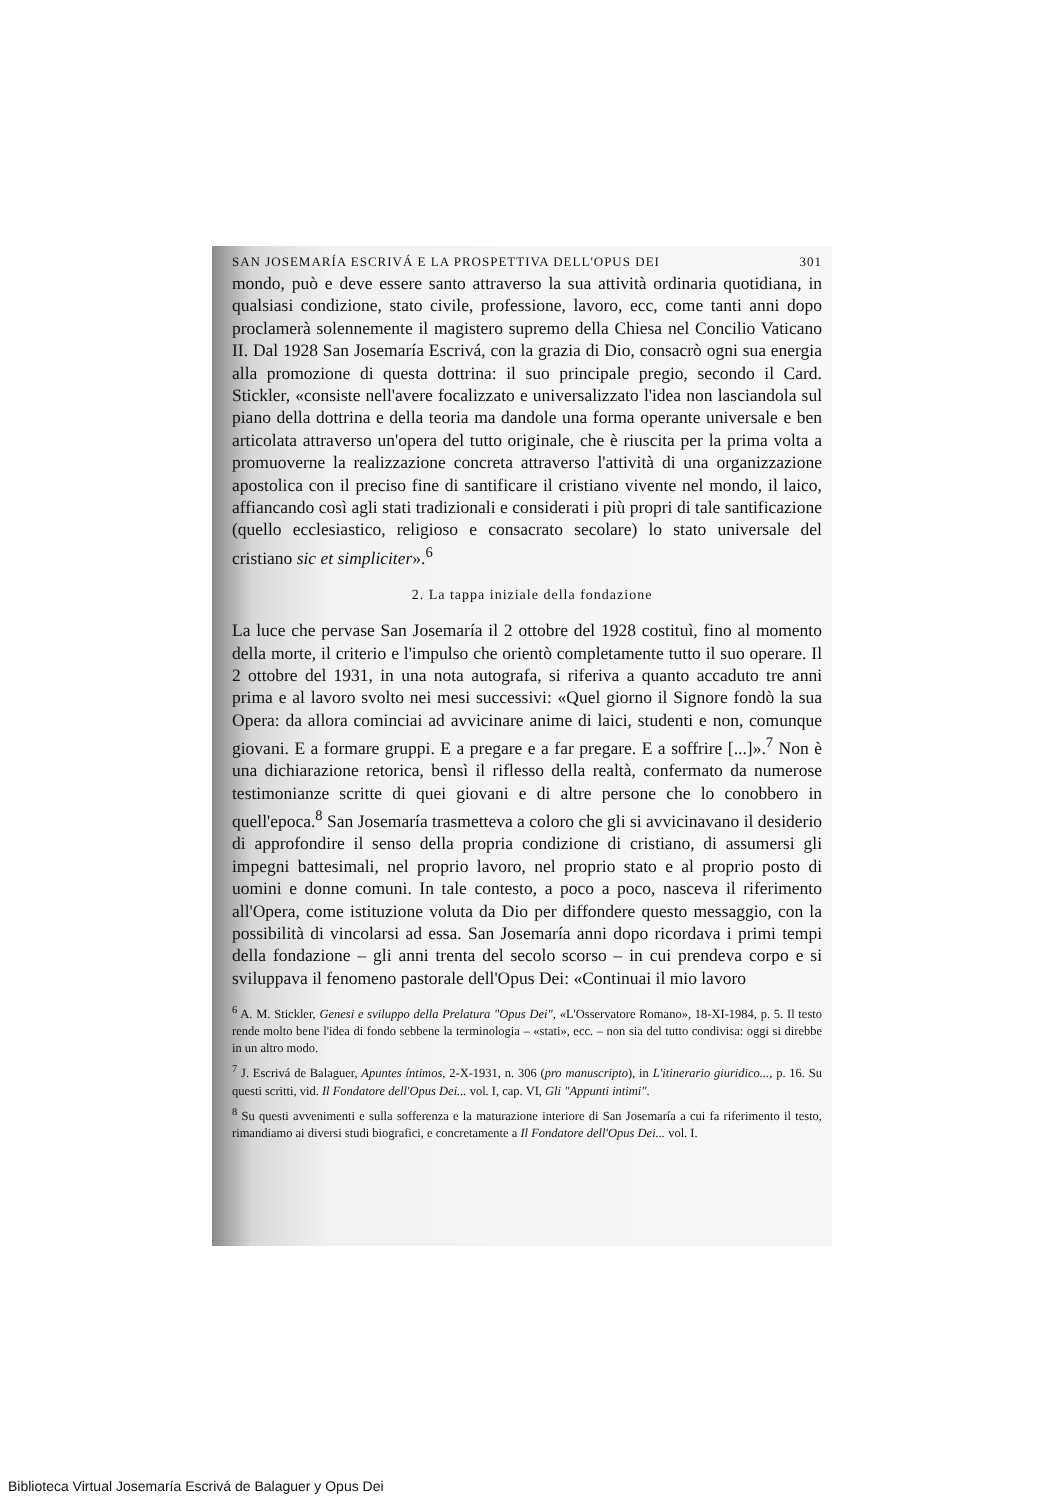SAN JOSEMARÍA ESCRIVÁ E LA PROSPETTIVA DELL'OPUS DEI 301
mondo, può e deve essere santo attraverso la sua attività ordinaria quotidiana, in qualsiasi condizione, stato civile, professione, lavoro, ecc, come tanti anni dopo proclamerà solennemente il magistero supremo della Chiesa nel Concilio Vaticano II. Dal 1928 San Josemaría Escrivá, con la grazia di Dio, consacrò ogni sua energia alla promozione di questa dottrina: il suo principale pregio, secondo il Card. Stickler, «consiste nell'avere focalizzato e universalizzato l'idea non lasciandola sul piano della dottrina e della teoria ma dandole una forma operante universale e ben articolata attraverso un'opera del tutto originale, che è riuscita per la prima volta a promuoverne la realizzazione concreta attraverso l'attività di una organizzazione apostolica con il preciso fine di santificare il cristiano vivente nel mondo, il laico, affiancando così agli stati tradizionali e considerati i più propri di tale santificazione (quello ecclesiastico, religioso e consacrato secolare) lo stato universale del cristiano sic et simpliciter».<sup>6</sup>
2. La tappa iniziale della fondazione
La luce che pervase San Josemaría il 2 ottobre del 1928 costituì, fino al momento della morte, il criterio e l'impulso che orientò completamente tutto il suo operare. Il 2 ottobre del 1931, in una nota autografa, si riferiva a quanto accaduto tre anni prima e al lavoro svolto nei mesi successivi: «Quel giorno il Signore fondò la sua Opera: da allora cominciai ad avvicinare anime di laici, studenti e non, comunque giovani. E a formare gruppi. E a pregare e a far pregare. E a soffrire [...]».<sup>7</sup> Non è una dichiarazione retorica, bensì il riflesso della realtà, confermato da numerose testimonianze scritte di quei giovani e di altre persone che lo conobbero in quell'epoca.<sup>8</sup> San Josemaría trasmetteva a coloro che gli si avvicinavano il desiderio di approfondire il senso della propria condizione di cristiano, di assumersi gli impegni battesimali, nel proprio lavoro, nel proprio stato e al proprio posto di uomini e donne comuni. In tale contesto, a poco a poco, nasceva il riferimento all'Opera, come istituzione voluta da Dio per diffondere questo messaggio, con la possibilità di vincolarsi ad essa. San Josemaría anni dopo ricordava i primi tempi della fondazione – gli anni trenta del secolo scorso – in cui prendeva corpo e si sviluppava il fenomeno pastorale dell'Opus Dei: «Continuai il mio lavoro
<sup>6</sup> A. M. Stickler, Genesi e sviluppo della Prelatura "Opus Dei", «L'Osservatore Romano», 18-XI-1984, p. 5. Il testo rende molto bene l'idea di fondo sebbene la terminologia – «stati», ecc. – non sia del tutto condivisa: oggi si direbbe in un altro modo.
<sup>7</sup> J. Escrivá de Balaguer, Apuntes íntimos, 2-X-1931, n. 306 (pro manuscripto), in L'itinerario giuridico..., p. 16. Su questi scritti, vid. Il Fondatore dell'Opus Dei... vol. I, cap. VI, Gli "Appunti intimi".
<sup>8</sup> Su questi avvenimenti e sulla sofferenza e la maturazione interiore di San Josemaría a cui fa riferimento il testo, rimandiamo ai diversi studi biografici, e concretamente a Il Fondatore dell'Opus Dei... vol. I.
Biblioteca Virtual Josemaría Escrivá de Balaguer y Opus Dei